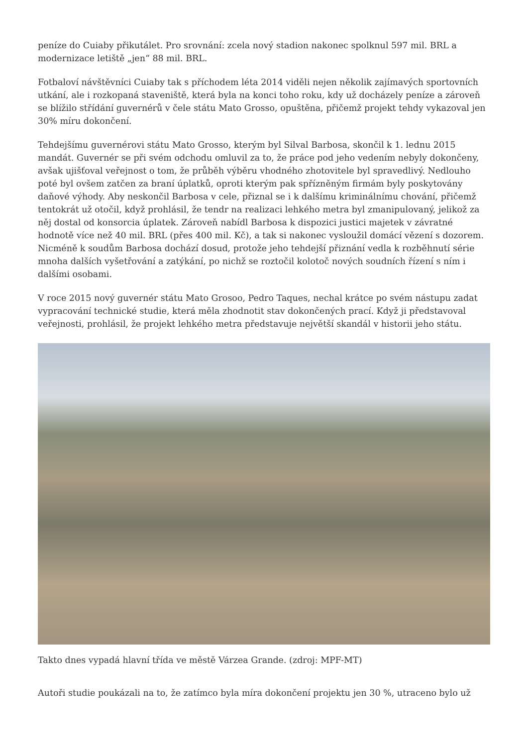peníze do Cuiaby přikutálet. Pro srovnání: zcela nový stadion nakonec spolknul 597 mil. BRL a modernizace letiště „jen“ 88 mil. BRL.
Fotbaloví návštěvníci Cuiaby tak s příchodem léta 2014 viděli nejen několik zajímavých sportovních utkání, ale i rozkopaná staveniště, která byla na konci toho roku, kdy už docházely peníze a zároveň se blížilo střídání guvernérů v čele státu Mato Grosso, opuštěna, přičemž projekt tehdy vykazoval jen 30% míru dokončení.
Tehdejšímu guvernérovi státu Mato Grosso, kterým byl Silval Barbosa, skončil k 1. lednu 2015 mandát. Guvernér se při svém odchodu omluvil za to, že práce pod jeho vedením nebyly dokončeny, avšak ujišťoval veřejnost o tom, že průběh výběru vhodného zhotovitele byl spravedlivý. Nedlouho poté byl ovšem zatčen za braní úplatků, oproti kterým pak spřízněným firmám byly poskytovány daňové výhody. Aby neskončil Barbosa v cele, přiznal se i k dalšímu kriminálnímu chování, přičemž tentokrát už otočil, když prohlásil, že tendr na realizaci lehkého metra byl zmanipulovaný, jelikož za něj dostal od konsorcia úplatek. Zároveň nabídl Barbosa k dispozici justici majetek v závratné hodnotě více než 40 mil. BRL (přes 400 mil. Kč), a tak si nakonec vysloužil domácí vězení s dozorem. Nicméně k soudům Barbosa dochází dosud, protože jeho tehdejší přiznání vedla k rozběhnutí série mnoha dalších vyšetřování a zatýkání, po nichž se roztočil kolotoč nových soudních řízení s ním i dalšími osobami.
V roce 2015 nový guvernér státu Mato Grosoo, Pedro Taques, nechal krátce po svém nástupu zadat vypracování technické studie, která měla zhodnotit stav dokončených prací. Když ji představoval veřejnosti, prohlásil, že projekt lehkého metra představuje největší skandál v historii jeho státu.
Takto dnes vypadá hlavní třída ve městě Várzea Grande. (zdroj: MPF-MT)
Autoři studie poukázali na to, že zatímco byla míra dokončení projektu jen 30 %, utraceno bylo už